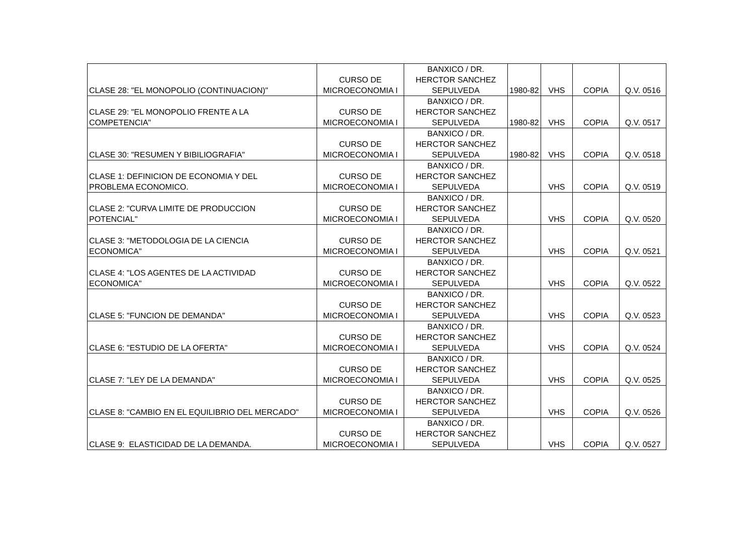| CLASE 28: "EL MONOPOLIO (CONTINUACION)" | CURSO DE MICROECONOMIA I | BANXICO / DR. HERCTOR SANCHEZ SEPULVEDA | 1980-82 | VHS | COPIA | Q.V. 0516 |
| CLASE 29: "EL MONOPOLIO FRENTE A LA COMPETENCIA" | CURSO DE MICROECONOMIA I | BANXICO / DR. HERCTOR SANCHEZ SEPULVEDA | 1980-82 | VHS | COPIA | Q.V. 0517 |
| CLASE 30: "RESUMEN Y BIBILIOGRAFIA" | CURSO DE MICROECONOMIA I | BANXICO / DR. HERCTOR SANCHEZ SEPULVEDA | 1980-82 | VHS | COPIA | Q.V. 0518 |
| CLASE 1: DEFINICION DE ECONOMIA Y DEL PROBLEMA ECONOMICO. | CURSO DE MICROECONOMIA I | BANXICO / DR. HERCTOR SANCHEZ SEPULVEDA | | VHS | COPIA | Q.V. 0519 |
| CLASE 2: "CURVA LIMITE DE PRODUCCION POTENCIAL" | CURSO DE MICROECONOMIA I | BANXICO / DR. HERCTOR SANCHEZ SEPULVEDA | | VHS | COPIA | Q.V. 0520 |
| CLASE 3: "METODOLOGIA DE LA CIENCIA ECONOMICA" | CURSO DE MICROECONOMIA I | BANXICO / DR. HERCTOR SANCHEZ SEPULVEDA | | VHS | COPIA | Q.V. 0521 |
| CLASE 4: "LOS AGENTES DE LA ACTIVIDAD ECONOMICA" | CURSO DE MICROECONOMIA I | BANXICO / DR. HERCTOR SANCHEZ SEPULVEDA | | VHS | COPIA | Q.V. 0522 |
| CLASE 5: "FUNCION DE DEMANDA" | CURSO DE MICROECONOMIA I | BANXICO / DR. HERCTOR SANCHEZ SEPULVEDA | | VHS | COPIA | Q.V. 0523 |
| CLASE 6: "ESTUDIO DE LA OFERTA" | CURSO DE MICROECONOMIA I | BANXICO / DR. HERCTOR SANCHEZ SEPULVEDA | | VHS | COPIA | Q.V. 0524 |
| CLASE 7: "LEY DE LA DEMANDA" | CURSO DE MICROECONOMIA I | BANXICO / DR. HERCTOR SANCHEZ SEPULVEDA | | VHS | COPIA | Q.V. 0525 |
| CLASE 8: "CAMBIO EN EL EQUILIBRIO DEL MERCADO" | CURSO DE MICROECONOMIA I | BANXICO / DR. HERCTOR SANCHEZ SEPULVEDA | | VHS | COPIA | Q.V. 0526 |
| CLASE 9: ELASTICIDAD DE LA DEMANDA. | CURSO DE MICROECONOMIA I | BANXICO / DR. HERCTOR SANCHEZ SEPULVEDA | | VHS | COPIA | Q.V. 0527 |